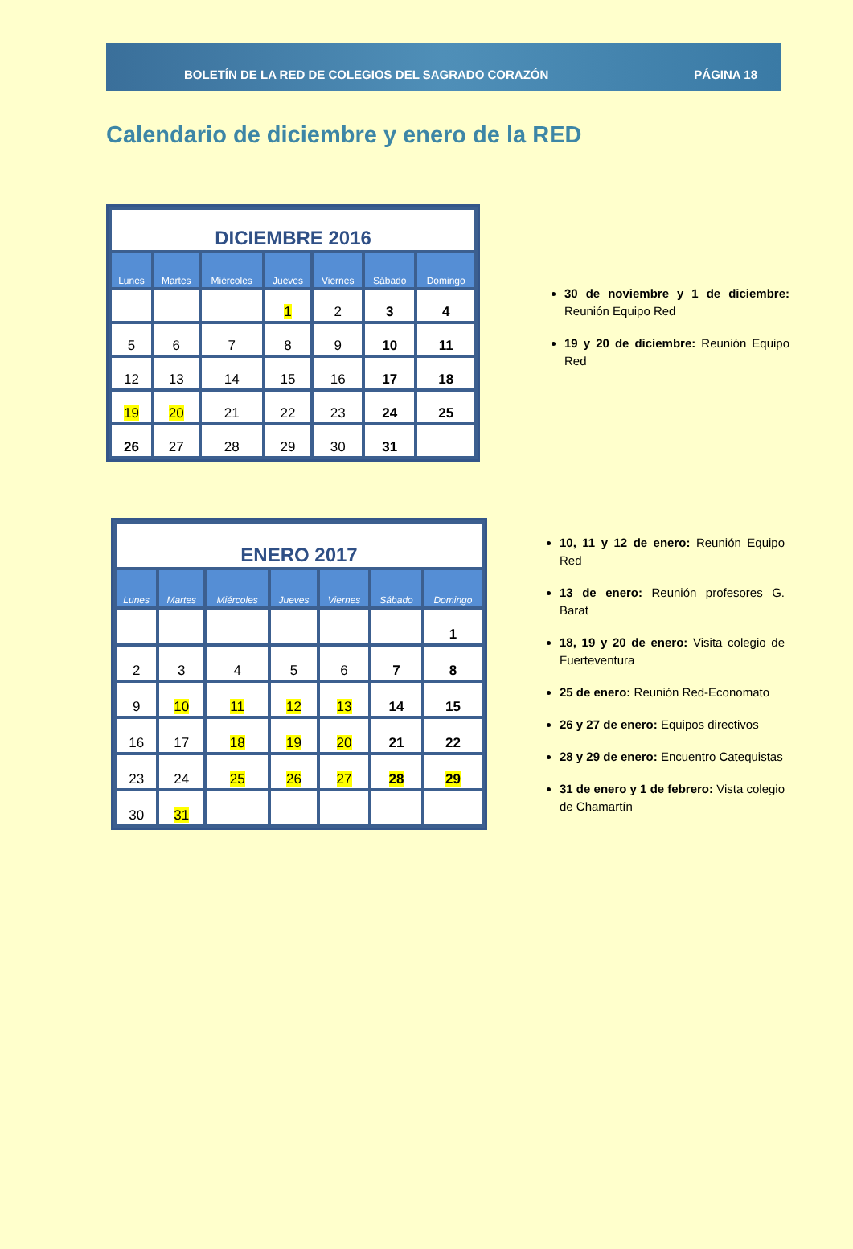BOLETÍN DE LA RED DE COLEGIOS DEL SAGRADO CORAZÓN PÁGINA 18
Calendario de diciembre y enero de la RED
| DICIEMBRE 2016 | | | | | | |
| Lunes | Martes | Miércoles | Jueves | Viernes | Sábado | Domingo |
| | | | 1 | 2 | 3 | 4 |
| 5 | 6 | 7 | 8 | 9 | 10 | 11 |
| 12 | 13 | 14 | 15 | 16 | 17 | 18 |
| 19 | 20 | 21 | 22 | 23 | 24 | 25 |
| 26 | 27 | 28 | 29 | 30 | 31 | |
30 de noviembre y 1 de diciembre: Reunión Equipo Red
19 y 20 de diciembre: Reunión Equipo Red
| ENERO 2017 | | | | | | |
| Lunes | Martes | Miércoles | Jueves | Viernes | Sábado | Domingo |
| | | | | | | 1 |
| 2 | 3 | 4 | 5 | 6 | 7 | 8 |
| 9 | 10 | 11 | 12 | 13 | 14 | 15 |
| 16 | 17 | 18 | 19 | 20 | 21 | 22 |
| 23 | 24 | 25 | 26 | 27 | 28 | 29 |
| 30 | 31 | | | | | |
10, 11 y 12 de enero: Reunión Equipo Red
13 de enero: Reunión profesores G. Barat
18, 19 y 20 de enero: Visita colegio de Fuerteventura
25 de enero: Reunión Red-Economato
26 y 27 de enero: Equipos directivos
28 y 29 de enero: Encuentro Catequistas
31 de enero y 1 de febrero: Vista colegio de Chamartín